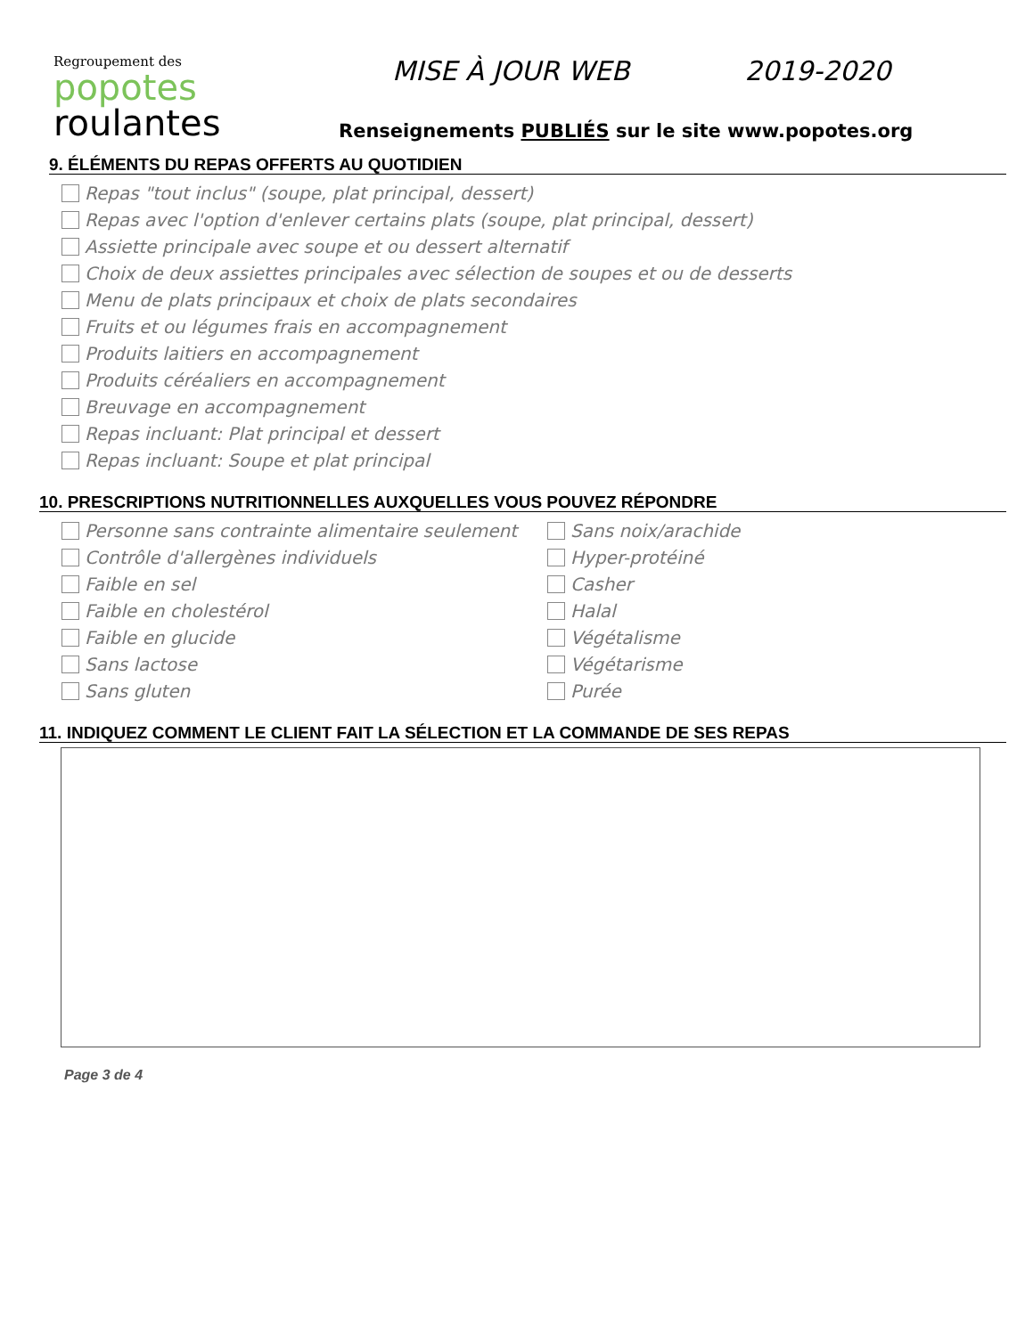Regroupement des
popotes
roulantes
MISE À JOUR WEB 2019-2020
Renseignements PUBLIÉS sur le site www.popotes.org
9. ÉLÉMENTS DU REPAS OFFERTS AU QUOTIDIEN
Repas "tout inclus" (soupe, plat principal, dessert)
Repas avec l'option d'enlever certains plats (soupe, plat principal, dessert)
Assiette principale avec soupe et ou dessert alternatif
Choix de deux assiettes principales avec sélection de soupes et ou de desserts
Menu de plats principaux et choix de plats secondaires
Fruits et ou légumes frais en accompagnement
Produits laitiers en accompagnement
Produits céréaliers en accompagnement
Breuvage en accompagnement
Repas incluant: Plat principal et dessert
Repas incluant: Soupe et plat principal
10. PRESCRIPTIONS NUTRITIONNELLES AUXQUELLES VOUS POUVEZ RÉPONDRE
Personne sans contrainte alimentaire seulement
Contrôle d'allergènes individuels
Faible en sel
Faible en cholestérol
Faible en glucide
Sans lactose
Sans gluten
Sans noix/arachide
Hyper-protéiné
Casher
Halal
Végétalisme
Végétarisme
Purée
11. INDIQUEZ COMMENT LE CLIENT FAIT LA SÉLECTION ET LA COMMANDE DE SES REPAS
Page 3 de 4